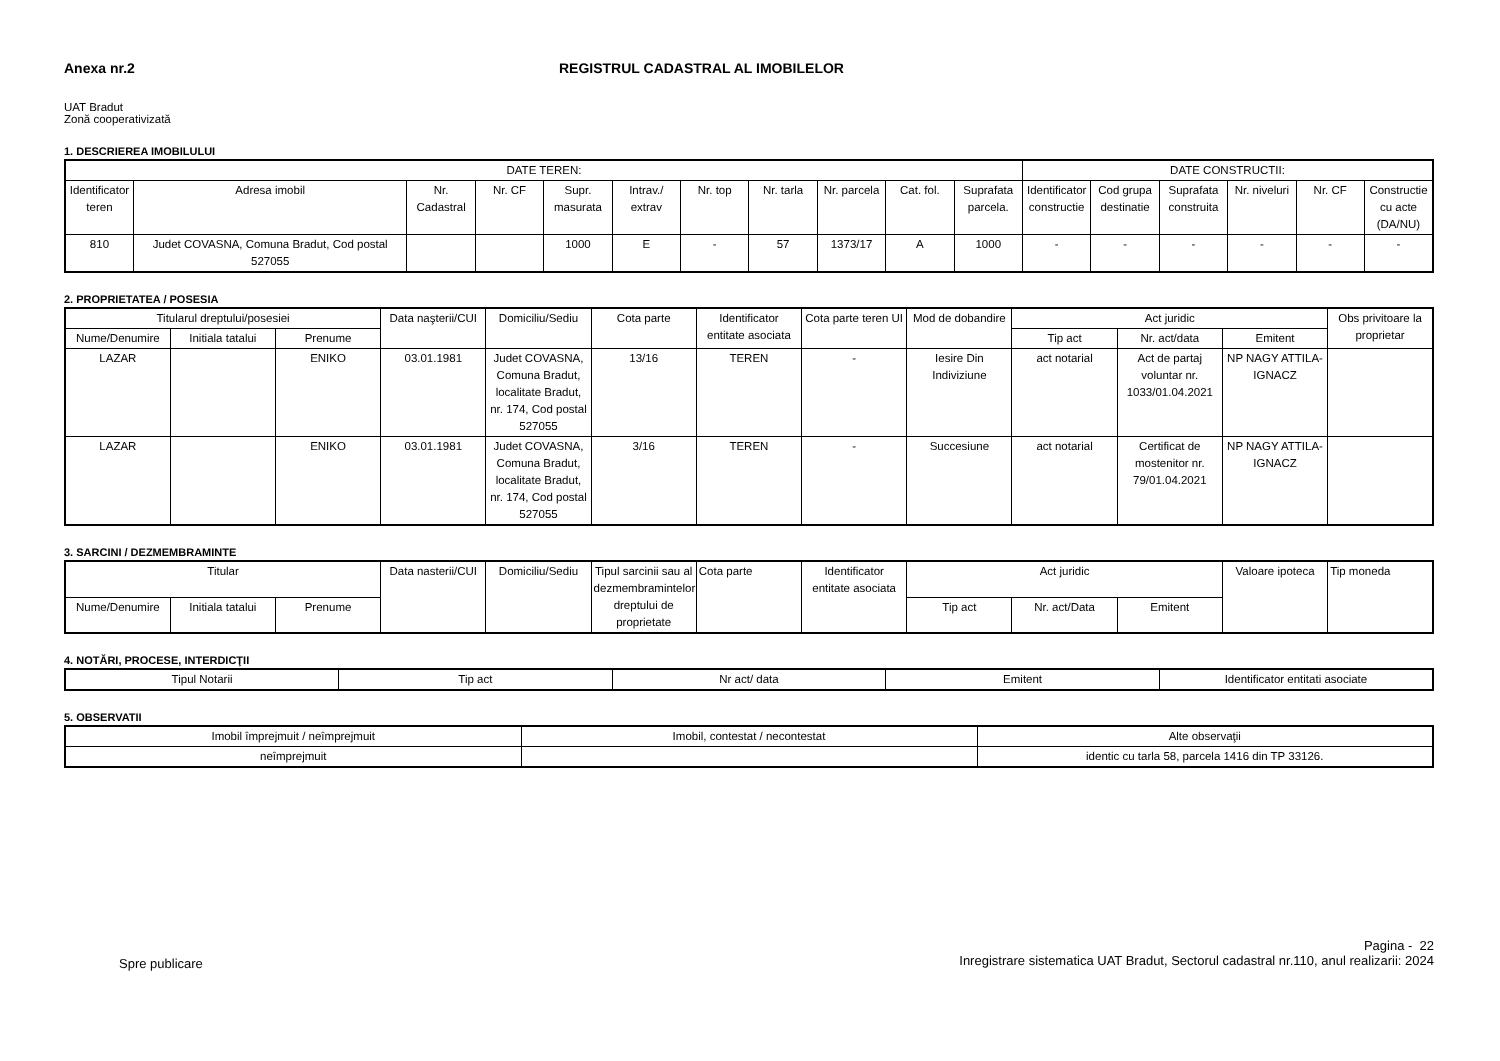Anexa nr.2 REGISTRUL CADASTRAL AL IMOBILELOR
UAT Bradut
Zonă cooperativizată
1. DESCRIEREA IMOBILULUI
| DATE TEREN: | | | | | | | | | | | DATE CONSTRUCTII: | | | | | |
| --- | --- | --- | --- | --- | --- | --- | --- | --- | --- | --- | --- | --- | --- | --- | --- | --- |
| Identificator teren | Adresa imobil | Nr. Cadastral | Nr. CF | Supr. masurata | Intrav./ extrav | Nr. top | Nr. tarla | Nr. parcela | Cat. fol. | Suprafata parcela. | Identificator constructie | Cod grupa destinatie | Suprafata construita | Nr. niveluri | Nr. CF | Constructie cu acte (DA/NU) |
| 810 | Judet COVASNA, Comuna Bradut, Cod postal 527055 | | | 1000 | E | - | 57 | 1373/17 | A | 1000 | - | - | - | - | - | - |
2. PROPRIETATEA / POSESIA
| Titularul dreptului/posesiei | | | Data naşterii/CUI | Domiciliu/Sediu | Cota parte | Identificator entitate asociata | Cota parte teren UI | Mod de dobandire | Act juridic | | | Obs privitoare la proprietar |
| --- | --- | --- | --- | --- | --- | --- | --- | --- | --- | --- | --- | --- |
| Nume/Denumire | Initiala tatalui | Prenume | | | | | | | Tip act | Nr. act/data | Emitent | |
| LAZAR | | ENIKO | 03.01.1981 | Judet COVASNA, Comuna Bradut, localitate Bradut, nr. 174, Cod postal 527055 | 13/16 | TEREN | - | Iesire Din Indiviziune | act notarial | Act de partaj voluntar nr. 1033/01.04.2021 | NP NAGY ATTILA-IGNACZ | |
| LAZAR | | ENIKO | 03.01.1981 | Judet COVASNA, Comuna Bradut, localitate Bradut, nr. 174, Cod postal 527055 | 3/16 | TEREN | - | Succesiune | act notarial | Certificat de mostenitor nr. 79/01.04.2021 | NP NAGY ATTILA-IGNACZ | |
3. SARCINI / DEZMEMBRAMINTE
| Titular | | | Data nasterii/CUI | Domiciliu/Sediu | Tipul sarcinii sau al dezmembramintelor dreptului de proprietate | Cota parte | Identificator entitate asociata | Act juridic | | | Valoare ipoteca | Tip moneda |
| --- | --- | --- | --- | --- | --- | --- | --- | --- | --- | --- | --- | --- |
| Nume/Denumire | Initiala tatalui | Prenume | | | | | | Tip act | Nr. act/Data | Emitent | | |
4. NOTĂRI, PROCESE, INTERDICŢII
| Tipul Notarii | Tip act | Nr act/ data | Emitent | Identificator entitati asociate |
| --- | --- | --- | --- | --- |
5. OBSERVATII
| Imobil împrejmuit / neîmprejmuit | Imobil, contestat / necontestat | Alte observaţii |
| --- | --- | --- |
| neîmprejmuit | | identic cu tarla 58, parcela 1416 din TP 33126. |
Spre publicare
Pagina - 22
Inregistrare sistematica UAT Bradut, Sectorul cadastral nr.110, anul realizarii: 2024